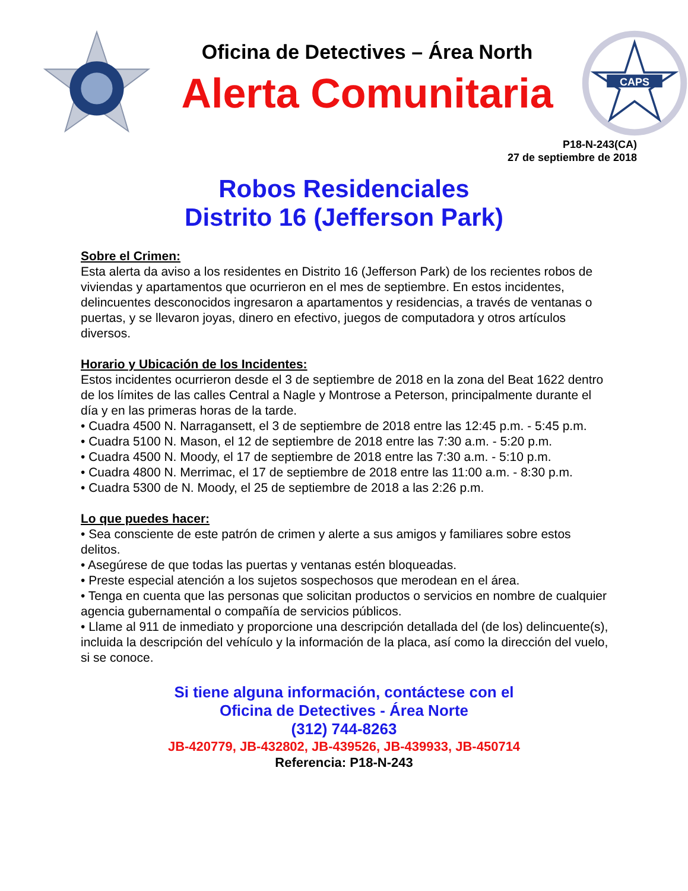Oficina de Detectives – Área North
Alerta Comunitaria
CAPS
P18-N-243(CA)
27 de septiembre de 2018
Robos Residenciales
Distrito 16 (Jefferson Park)
Sobre el Crimen:
Esta alerta da aviso a los residentes en Distrito 16 (Jefferson Park) de los recientes robos de viviendas y apartamentos que ocurrieron en el mes de septiembre. En estos incidentes, delincuentes desconocidos ingresaron a apartamentos y residencias, a través de ventanas o puertas, y se llevaron joyas, dinero en efectivo, juegos de computadora y otros artículos diversos.
Horario y Ubicación de los Incidentes:
Estos incidentes ocurrieron desde el 3 de septiembre de 2018 en la zona del Beat 1622 dentro de los límites de las calles Central a Nagle y Montrose a Peterson, principalmente durante el día y en las primeras horas de la tarde.
• Cuadra 4500 N. Narragansett, el 3 de septiembre de 2018 entre las 12:45 p.m. - 5:45 p.m.
• Cuadra 5100 N. Mason, el 12 de septiembre de 2018 entre las 7:30 a.m. - 5:20 p.m.
• Cuadra 4500 N. Moody, el 17 de septiembre de 2018 entre las 7:30 a.m. - 5:10 p.m.
• Cuadra 4800 N. Merrimac, el 17 de septiembre de 2018 entre las 11:00 a.m. - 8:30 p.m.
• Cuadra 5300 de N. Moody, el 25 de septiembre de 2018 a las 2:26 p.m.
Lo que puedes hacer:
• Sea consciente de este patrón de crimen y alerte a sus amigos y familiares sobre estos delitos.
• Asegúrese de que todas las puertas y ventanas estén bloqueadas.
• Preste especial atención a los sujetos sospechosos que merodean en el área.
• Tenga en cuenta que las personas que solicitan productos o servicios en nombre de cualquier agencia gubernamental o compañía de servicios públicos.
• Llame al 911 de inmediato y proporcione una descripción detallada del (de los) delincuente(s), incluida la descripción del vehículo y la información de la placa, así como la dirección del vuelo, si se conoce.
Si tiene alguna información, contáctese con el
Oficina de Detectives - Área Norte
(312) 744-8263
JB-420779, JB-432802, JB-439526, JB-439933, JB-450714
Referencia: P18-N-243